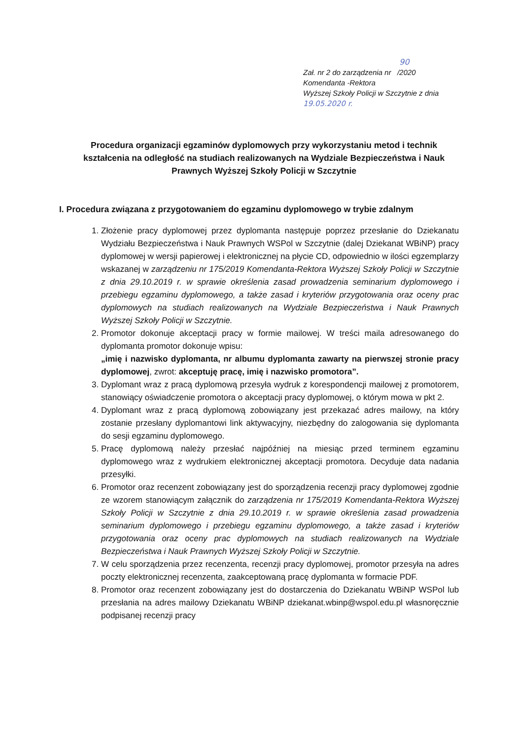90
Zał. nr 2 do zarządzenia nr /2020
Komendanta -Rektora
Wyższej Szkoły Policji w Szczytnie z dnia 19.05.2020 r.
Procedura organizacji egzaminów dyplomowych przy wykorzystaniu metod i technik kształcenia na odległość na studiach realizowanych na Wydziale Bezpieczeństwa i Nauk Prawnych Wyższej Szkoły Policji w Szczytnie
I. Procedura związana z przygotowaniem do egzaminu dyplomowego w trybie zdalnym
1. Złożenie pracy dyplomowej przez dyplomanta następuje poprzez przesłanie do Dziekanatu Wydziału Bezpieczeństwa i Nauk Prawnych WSPol w Szczytnie (dalej Dziekanat WBiNP) pracy dyplomowej w wersji papierowej i elektronicznej na płycie CD, odpowiednio w ilości egzemplarzy wskazanej w zarządzeniu nr 175/2019 Komendanta-Rektora Wyższej Szkoły Policji w Szczytnie z dnia 29.10.2019 r. w sprawie określenia zasad prowadzenia seminarium dyplomowego i przebiegu egzaminu dyplomowego, a także zasad i kryteriów przygotowania oraz oceny prac dyplomowych na studiach realizowanych na Wydziale Bezpieczeństwa i Nauk Prawnych Wyższej Szkoły Policji w Szczytnie.
2. Promotor dokonuje akceptacji pracy w formie mailowej. W treści maila adresowanego do dyplomanta promotor dokonuje wpisu:
„imię i nazwisko dyplomanta, nr albumu dyplomanta zawarty na pierwszej stronie pracy dyplomowej, zwrot: akceptuję pracę, imię i nazwisko promotora”.
3. Dyplomant wraz z pracą dyplomową przesyła wydruk z korespondencji mailowej z promotorem, stanowiący oświadczenie promotora o akceptacji pracy dyplomowej, o którym mowa w pkt 2.
4. Dyplomant wraz z pracą dyplomową zobowiązany jest przekazać adres mailowy, na który zostanie przesłany dyplomantowi link aktywacyjny, niezbędny do zalogowania się dyplomanta do sesji egzaminu dyplomowego.
5. Pracę dyplomową należy przesłać najpóźniej na miesiąc przed terminem egzaminu dyplomowego wraz z wydrukiem elektronicznej akceptacji promotora. Decyduje data nadania przesyłki.
6. Promotor oraz recenzent zobowiązany jest do sporządzenia recenzji pracy dyplomowej zgodnie ze wzorem stanowiącym załącznik do zarządzenia nr 175/2019 Komendanta-Rektora Wyższej Szkoły Policji w Szczytnie z dnia 29.10.2019 r. w sprawie określenia zasad prowadzenia seminarium dyplomowego i przebiegu egzaminu dyplomowego, a także zasad i kryteriów przygotowania oraz oceny prac dyplomowych na studiach realizowanych na Wydziale Bezpieczeństwa i Nauk Prawnych Wyższej Szkoły Policji w Szczytnie.
7. W celu sporządzenia przez recenzenta, recenzji pracy dyplomowej, promotor przesyła na adres poczty elektronicznej recenzenta, zaakceptowaną pracę dyplomanta w formacie PDF.
8. Promotor oraz recenzent zobowiązany jest do dostarczenia do Dziekanatu WBiNP WSPol lub przesłania na adres mailowy Dziekanatu WBiNP dziekanat.wbinp@wspol.edu.pl własnoręcznie podpisanej recenzji pracy